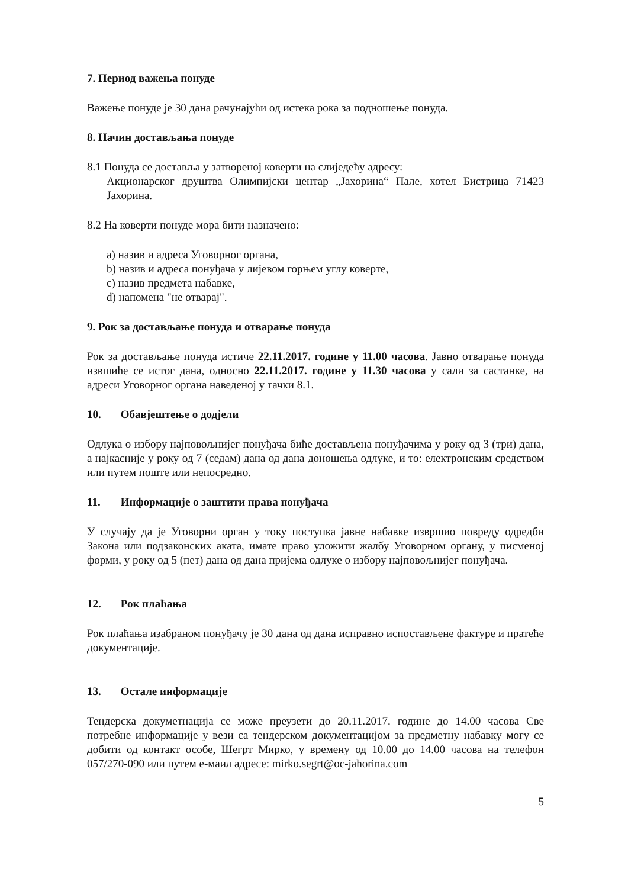7. Период важења понуде
Важење понуде је 30 дана рачунајући од истека рока за подношење понуда.
8. Начин достављања понуде
8.1 Понуда се доставља у затвореној коверти на слиједећу адресу:
Акционарског друштва Олимпијски центар „Јахорина“ Пале, хотел Бистрица 71423 Јахорина.
8.2 На коверти понуде мора бити назначено:
a) назив и адреса Уговорног органа,
b) назив и адреса понуђача у лијевом горњем углу коверте,
c) назив предмета набавке,
d) напомена "не отварај".
9. Рок за достављање понуда и отварање понуда
Рок за достављање понуда истиче 22.11.2017. године у 11.00 часова. Јавно отварање понуда извшиће се истог дана, односно 22.11.2017. године у 11.30 часова у сали за састанке, на адреси Уговорног органа наведеној у тачки 8.1.
10. Обавјештење о додјели
Одлука о избору најповољнијег понуђача биће достављена понуђачима у року од 3 (три) дана, а најкасније у року од 7 (седам) дана од дана доношења одлуке, и то: електронским средством или путем поште или непосредно.
11. Информације о заштити права понуђача
У случају да је Уговорни орган у току поступка јавне набавке извршио повреду одредби Закона или подзаконских аката, имате право уложити жалбу Уговорном органу, у писменој форми, у року од 5 (пет) дана од дана пријема одлуке о избору најповољнијег понуђача.
12. Рок плаћања
Рок плаћања изабраном понуђачу је 30 дана од дана исправно испостављене фактуре и пратеће документације.
13. Остале информације
Тендерска докуметнација се може преузети до 20.11.2017. године до 14.00 часова Све потребне информације у вези са тендерском документацијом за предметну набавку могу се добити од контакт особе, Шегрт Мирко, у времену од 10.00 до 14.00 часова на телефон 057/270-090 или путем е-маил адресе: mirko.segrt@oc-jahorina.com
5